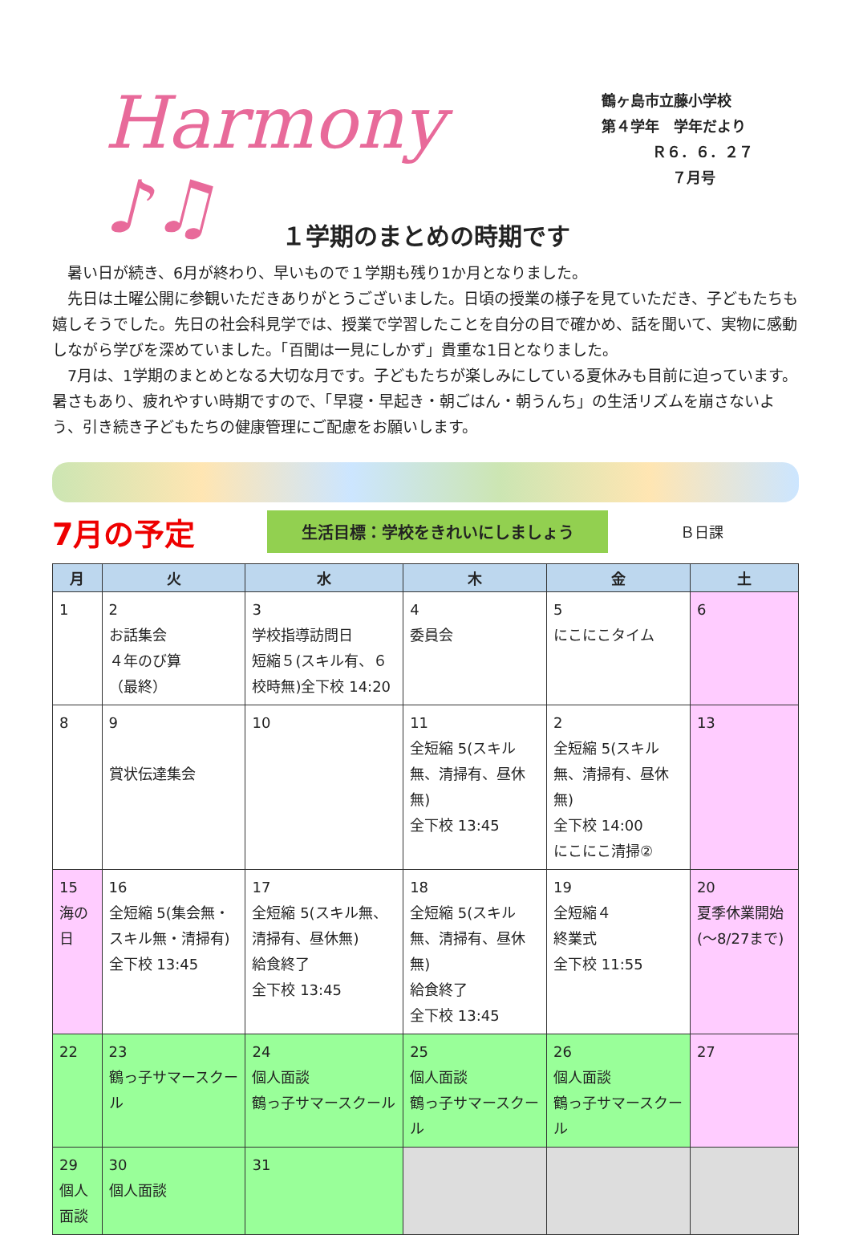Harmony ♪♫
鶴ヶ島市立藤小学校
第４学年　学年だより
Ｒ６．６．２７
７月号
１学期のまとめの時期です
暑い日が続き、6月が終わり、早いもので１学期も残り1か月となりました。
先日は土曜公開に参観いただきありがとうございました。日頃の授業の様子を見ていただき、子どもたちも嬉しそうでした。先日の社会科見学では、授業で学習したことを自分の目で確かめ、話を聞いて、実物に感動しながら学びを深めていました。「百聞は一見にしかず」貴重な1日となりました。
7月は、1学期のまとめとなる大切な月です。子どもたちが楽しみにしている夏休みも目前に迫っています。暑さもあり、疲れやすい時期ですので、「早寝・早起き・朝ごはん・朝うんち」の生活リズムを崩さないよう、引き続き子どもたちの健康管理にご配慮をお願いします。
7月の予定
生活目標：学校をきれいにしましょう
Ｂ日課
| 月 | 火 | 水 | 木 | 金 | 土 |
| --- | --- | --- | --- | --- | --- |
| 1 | 2 お話集会 ４年のび算 （最終） | 3 学校指導訪問日 短縮５(スキル有、６校時無)全下校 14:20 | 4 委員会 | 5 にこにこタイム | 6 |
| 8 | 9 賞状伝達集会 | 10 | 11 全短縮 5(スキル無、清掃有、昼休無) 全下校 13:45 | 2 全短縮 5(スキル無、清掃有、昼休無) 全下校 14:00 にこにこ清掃② | 13 |
| 15 海の日 | 16 全短縮 5(集会無・スキル無・清掃有) 全下校 13:45 | 17 全短縮 5(スキル無、清掃有、昼休無) 給食終了 全下校 13:45 | 18 全短縮 5(スキル無、清掃有、昼休無) 給食終了 全下校 13:45 | 19 全短縮４ 終業式 全下校 11:55 | 20 夏季休業開始(～8/27まで) |
| 22 | 23 鶴っ子サマースクール | 24 個人面談 鶴っ子サマースクール | 25 個人面談 鶴っ子サマースクール | 26 個人面談 鶴っ子サマースクール | 27 |
| 29 個人面談 | 30 個人面談 | 31 | | | |